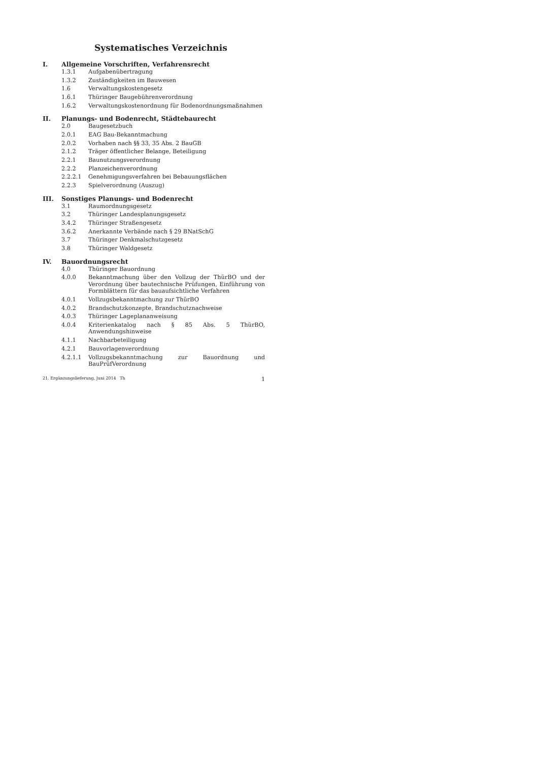Systematisches Verzeichnis
I. Allgemeine Vorschriften, Verfahrensrecht
1.3.1 Aufgabenübertragung
1.3.2 Zuständigkeiten im Bauwesen
1.6 Verwaltungskostengesetz
1.6.1 Thüringer Baugebührenverordnung
1.6.2 Verwaltungskostenordnung für Bodenordnungsmaßnahmen
II. Planungs- und Bodenrecht, Städtebaurecht
2.0 Baugesetzbuch
2.0.1 EAG Bau-Bekanntmachung
2.0.2 Vorhaben nach §§ 33, 35 Abs. 2 BauGB
2.1.2 Träger öffentlicher Belange, Beteiligung
2.2.1 Baunutzungsverordnung
2.2.2 Planzeichenverordnung
2.2.2.1 Genehmigungsverfahren bei Bebauungsflächen
2.2.3 Spielverordnung (Auszug)
III. Sonstiges Planungs- und Bodenrecht
3.1 Raumordnungsgesetz
3.2 Thüringer Landesplanungsgesetz
3.4.2 Thüringer Straßengesetz
3.6.2 Anerkannte Verbände nach § 29 BNatSchG
3.7 Thüringer Denkmalschutzgesetz
3.8 Thüringer Waldgesetz
IV. Bauordnungsrecht
4.0 Thüringer Bauordnung
4.0.0 Bekanntmachung über den Vollzug der ThürBO und der Verordnung über bautechnische Prüfungen, Einführung von Formblättern für das bauaufsichtliche Verfahren
4.0.1 Vollzugsbekanntmachung zur ThürBO
4.0.2 Brandschutzkonzepte, Brandschutznachweise
4.0.3 Thüringer Lageplananweisung
4.0.4 Kriterienkatalog nach § 85 Abs. 5 ThürBO, Anwendungshinweise
4.1.1 Nachbarbeteiligung
4.2.1 Bauvorlagenverordnung
4.2.1.1 Vollzugsbekanntmachung zur Bauordnung und BauPrüfVerordnung
21. Ergänzungslieferung, Juni 2014 Th 1